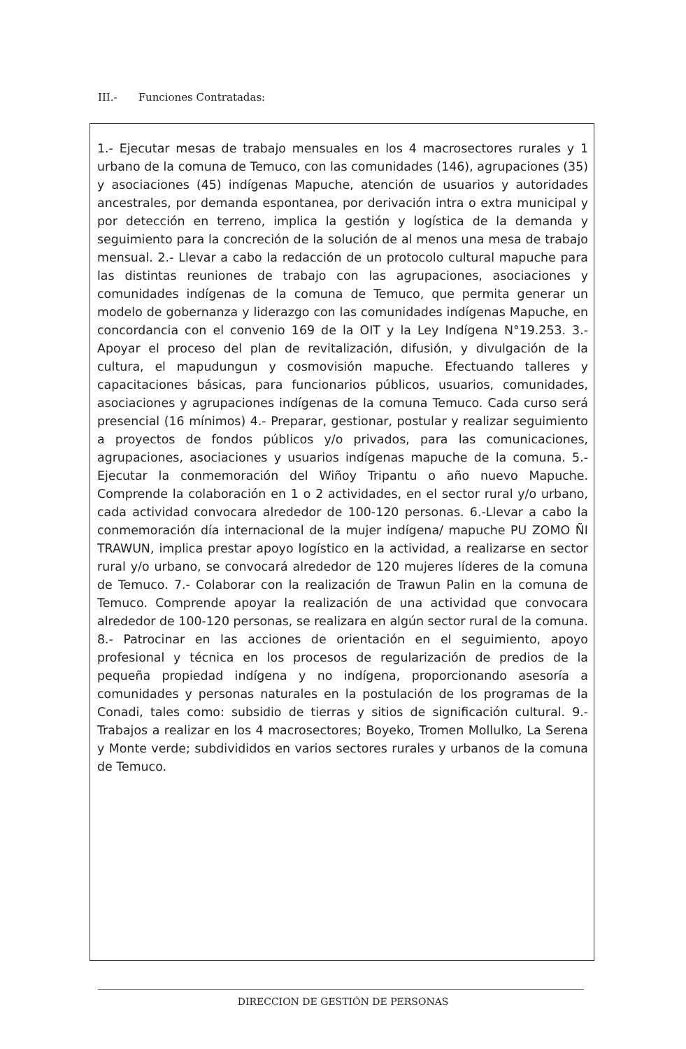III.- Funciones Contratadas:
1.- Ejecutar mesas de trabajo mensuales en los 4 macrosectores rurales y 1 urbano de la comuna de Temuco, con las comunidades (146), agrupaciones (35) y asociaciones (45) indígenas Mapuche, atención de usuarios y autoridades ancestrales, por demanda espontanea, por derivación intra o extra municipal y por detección en terreno, implica la gestión y logística de la demanda y seguimiento para la concreción de la solución de al menos una mesa de trabajo mensual. 2.- Llevar a cabo la redacción de un protocolo cultural mapuche para las distintas reuniones de trabajo con las agrupaciones, asociaciones y comunidades indígenas de la comuna de Temuco, que permita generar un modelo de gobernanza y liderazgo con las comunidades indígenas Mapuche, en concordancia con el convenio 169 de la OIT y la Ley Indígena N°19.253. 3.- Apoyar el proceso del plan de revitalización, difusión, y divulgación de la cultura, el mapudungun y cosmovisión mapuche. Efectuando talleres y capacitaciones básicas, para funcionarios públicos, usuarios, comunidades, asociaciones y agrupaciones indígenas de la comuna Temuco. Cada curso será presencial (16 mínimos) 4.- Preparar, gestionar, postular y realizar seguimiento a proyectos de fondos públicos y/o privados, para las comunicaciones, agrupaciones, asociaciones y usuarios indígenas mapuche de la comuna. 5.- Ejecutar la conmemoración del Wiñoy Tripantu o año nuevo Mapuche. Comprende la colaboración en 1 o 2 actividades, en el sector rural y/o urbano, cada actividad convocara alrededor de 100-120 personas. 6.-Llevar a cabo la conmemoración día internacional de la mujer indígena/ mapuche PU ZOMO ÑI TRAWUN, implica prestar apoyo logístico en la actividad, a realizarse en sector rural y/o urbano, se convocará alrededor de 120 mujeres líderes de la comuna de Temuco. 7.- Colaborar con la realización de Trawun Palin en la comuna de Temuco. Comprende apoyar la realización de una actividad que convocara alrededor de 100-120 personas, se realizara en algún sector rural de la comuna. 8.- Patrocinar en las acciones de orientación en el seguimiento, apoyo profesional y técnica en los procesos de regularización de predios de la pequeña propiedad indígena y no indígena, proporcionando asesoría a comunidades y personas naturales en la postulación de los programas de la Conadi, tales como: subsidio de tierras y sitios de significación cultural. 9.- Trabajos a realizar en los 4 macrosectores; Boyeko, Tromen Mollulko, La Serena y Monte verde; subdivididos en varios sectores rurales y urbanos de la comuna de Temuco.
DIRECCION DE GESTIÓN DE PERSONAS